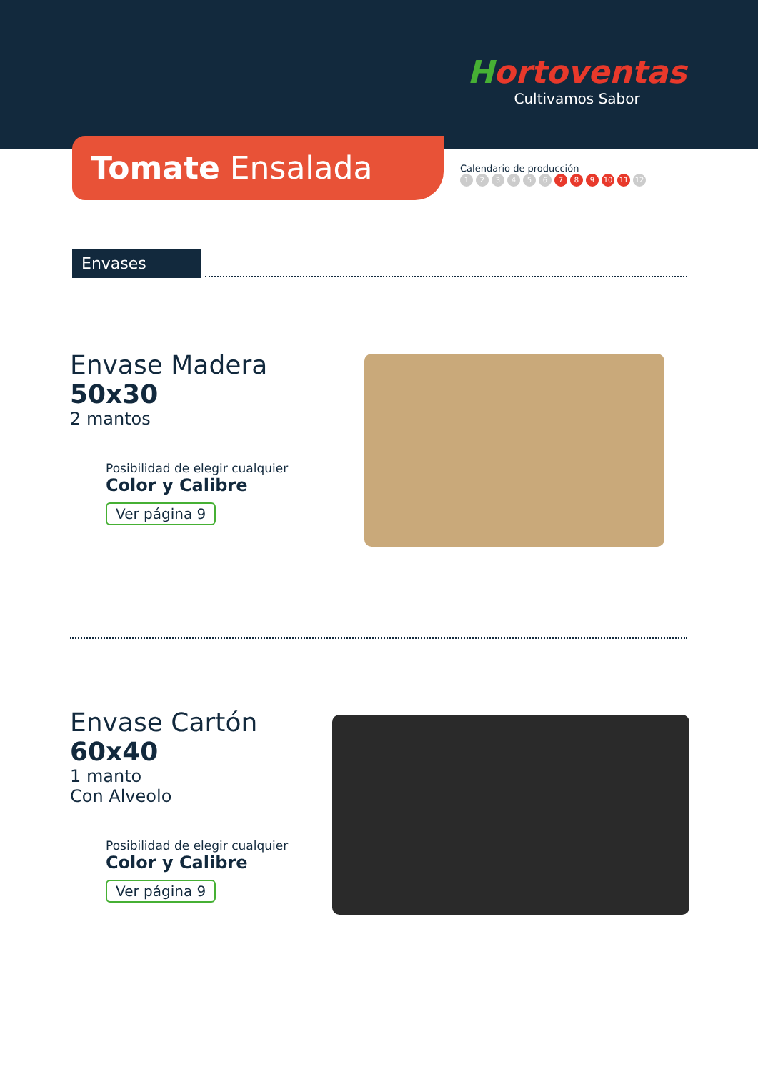Hortoventas
Cultivamos Sabor
Tomate Ensalada
Calendario de producción
123456 7 8 9 10 11 12
Envases
Envase Madera
50x30
2 mantos
Posibilidad de elegir cualquier
Color y Calibre
Ver página 9
Envase Cartón
60x40
1 manto
Con Alveolo
Posibilidad de elegir cualquier
Color y Calibre
Ver página 9